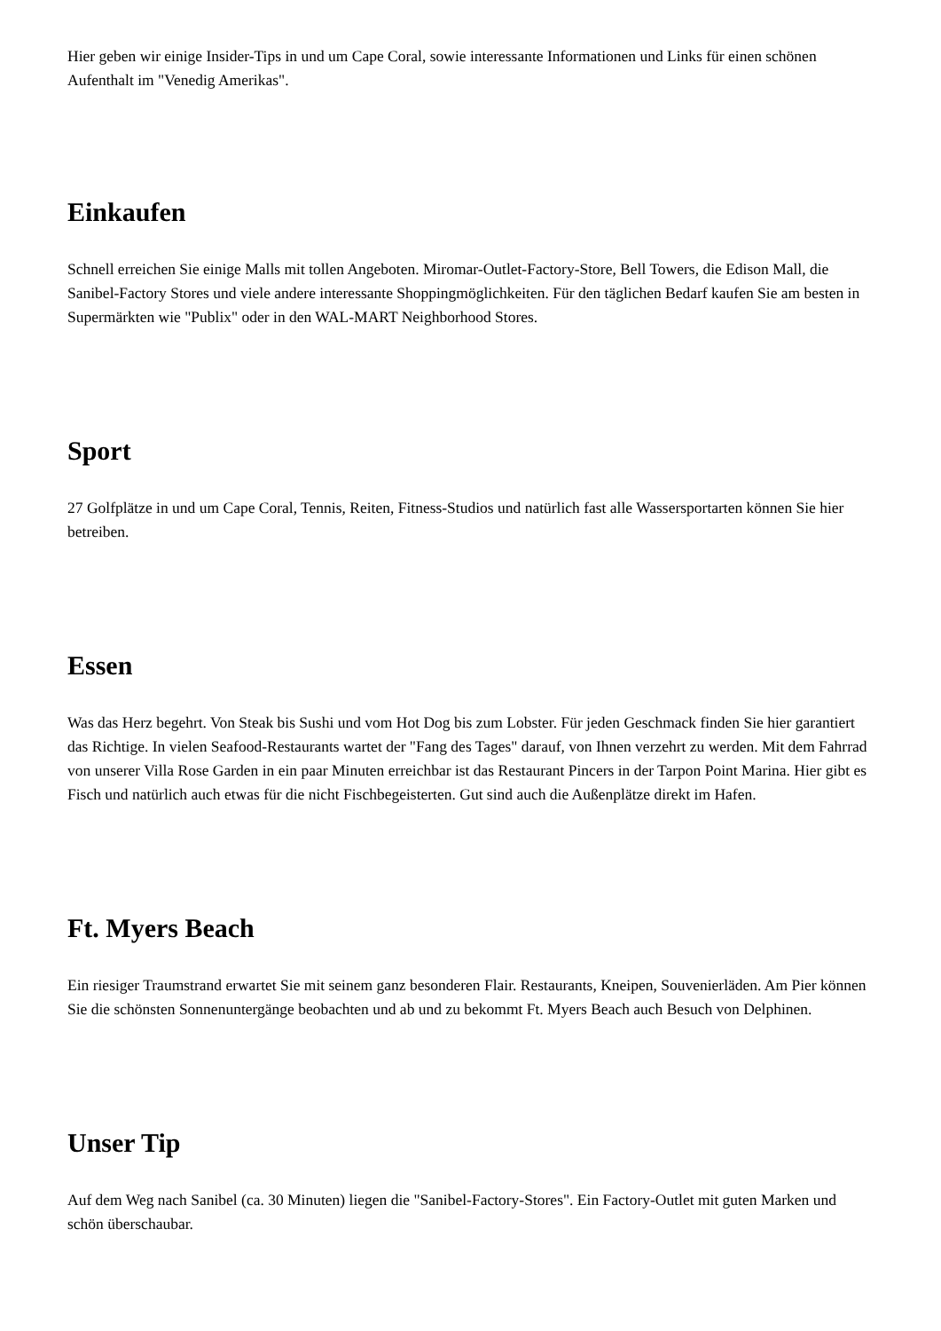Hier geben wir einige Insider-Tips in und um Cape Coral, sowie interessante Informationen und Links für einen schönen Aufenthalt im "Venedig Amerikas".
Einkaufen
Schnell erreichen Sie einige Malls mit tollen Angeboten. Miromar-Outlet-Factory-Store, Bell Towers, die Edison Mall, die Sanibel-Factory Stores und viele andere interessante Shoppingmöglichkeiten. Für den täglichen Bedarf kaufen Sie am besten in Supermärkten wie "Publix" oder in den WAL-MART Neighborhood Stores.
Sport
27 Golfplätze in und um Cape Coral, Tennis, Reiten, Fitness-Studios und natürlich fast alle Wassersportarten können Sie hier betreiben.
Essen
Was das Herz begehrt. Von Steak bis Sushi und vom Hot Dog bis zum Lobster. Für jeden Geschmack finden Sie hier garantiert das Richtige. In vielen Seafood-Restaurants wartet der "Fang des Tages" darauf, von Ihnen verzehrt zu werden. Mit dem Fahrrad von unserer Villa Rose Garden in ein paar Minuten erreichbar ist das Restaurant Pincers in der Tarpon Point Marina. Hier gibt es Fisch und natürlich auch etwas für die nicht Fischbegeisterten. Gut sind auch die Außenplätze direkt im Hafen.
Ft. Myers Beach
Ein riesiger Traumstrand erwartet Sie mit seinem ganz besonderen Flair. Restaurants, Kneipen, Souvenierläden. Am Pier können Sie die schönsten Sonnenuntergänge beobachten und ab und zu bekommt Ft. Myers Beach auch Besuch von Delphinen.
Unser Tip
Auf dem Weg nach Sanibel (ca. 30 Minuten) liegen die "Sanibel-Factory-Stores". Ein Factory-Outlet mit guten Marken und schön überschaubar.